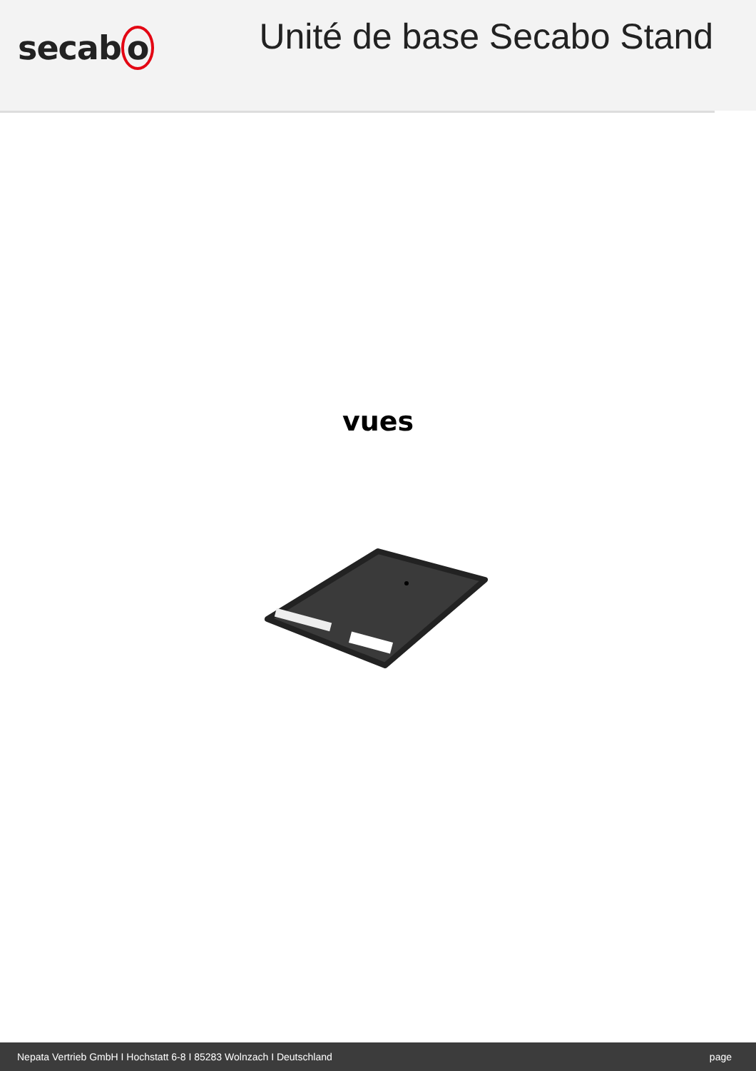secab o
Unité de base Secabo Stand
vues
Nepata Vertrieb GmbH I Hochstatt 6-8 I 85283 Wolnzach I Deutschland page